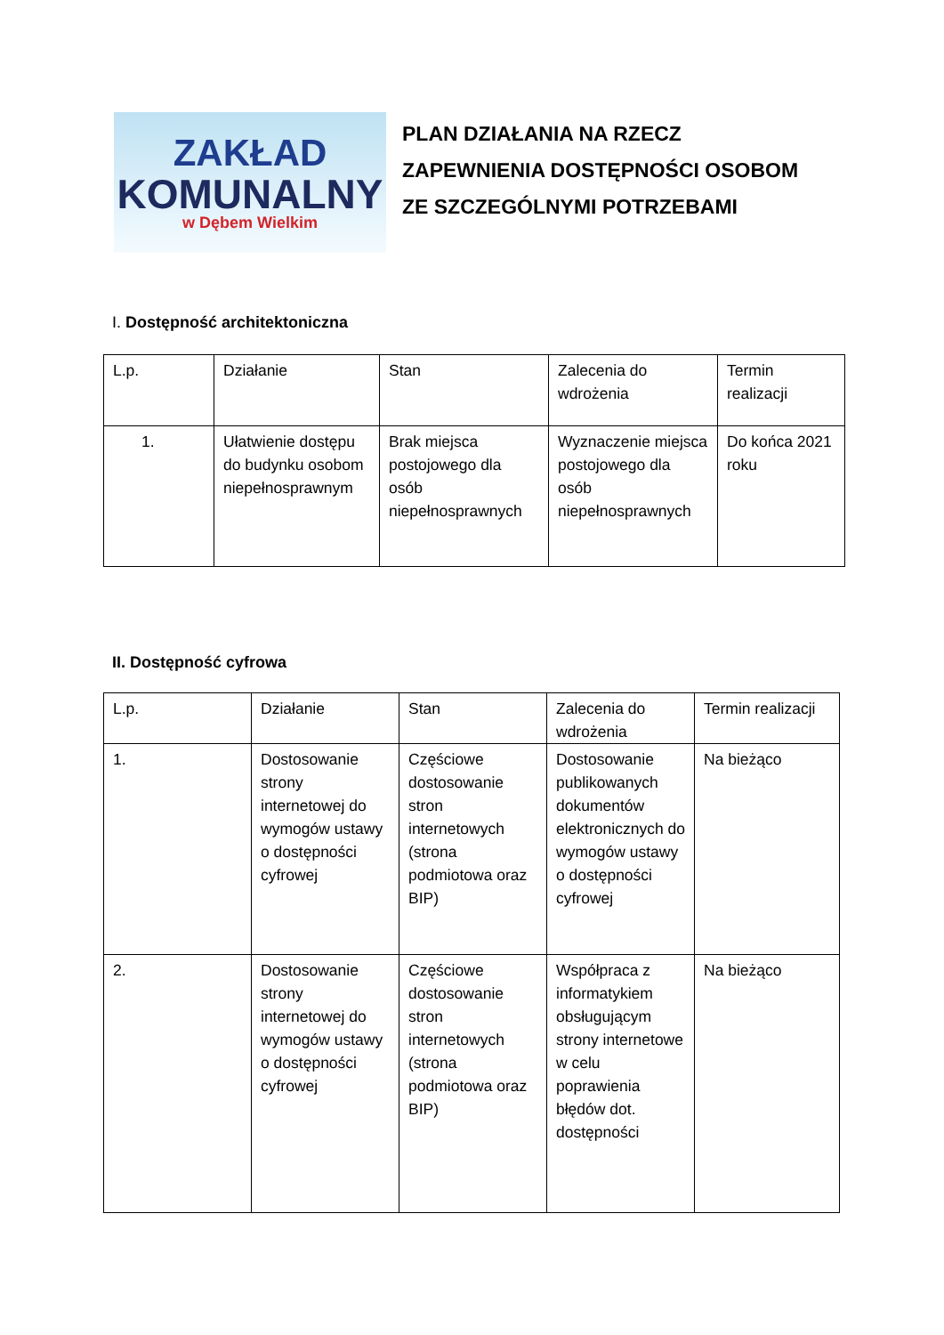ZAKŁAD
KOMUNALNY
w Dębem Wielkim
PLAN DZIAŁANIA NA RZECZ
ZAPEWNIENIA DOSTĘPNOŚCI OSOBOM
ZE SZCZEGÓLNYMI POTRZEBAMI
I. Dostępność architektoniczna
| L.p. | Działanie | Stan | Zalecenia do wdrożenia | Termin realizacji |
| 1. | Ułatwienie dostępu do budynku osobom niepełnosprawnym | Brak miejsca postojowego dla osób niepełnosprawnych | Wyznaczenie miejsca postojowego dla osób niepełnosprawnych | Do końca 2021 roku |
II. Dostępność cyfrowa
| L.p. | Działanie | Stan | Zalecenia do wdrożenia | Termin realizacji |
| 1. | Dostosowanie strony internetowej do wymogów ustawy o dostępności cyfrowej | Częściowe dostosowanie stron internetowych (strona podmiotowa oraz BIP) | Dostosowanie publikowanych dokumentów elektronicznych do wymogów ustawy o dostępności cyfrowej | Na bieżąco |
| 2. | Dostosowanie strony internetowej do wymogów ustawy o dostępności cyfrowej | Częściowe dostosowanie stron internetowych (strona podmiotowa oraz BIP) | Współpraca z informatykiem obsługującym strony internetowe w celu poprawienia błędów dot. dostępności | Na bieżąco |